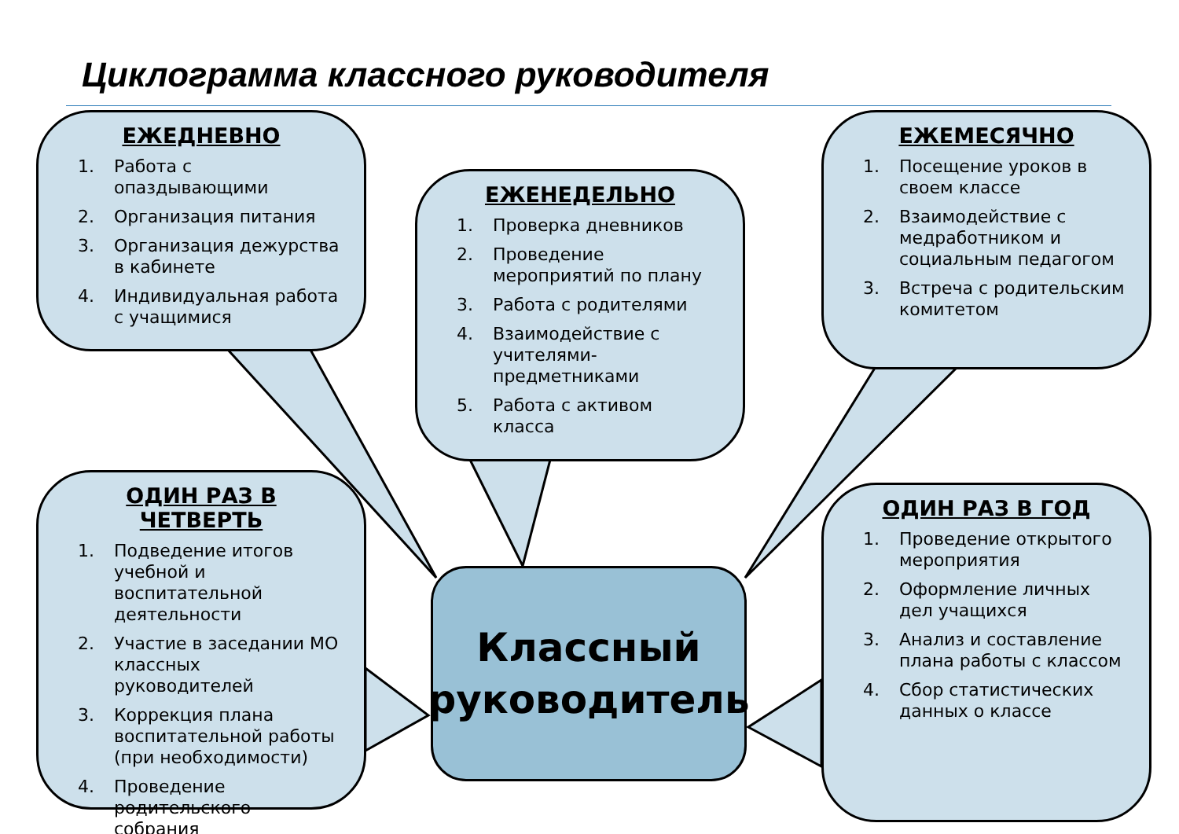Циклограмма классного руководителя
ЕЖЕДНЕВНО
1. Работа с опаздывающими
2. Организация питания
3. Организация дежурства в кабинете
4. Индивидуальная работа с учащимися
ЕЖЕНЕДЕЛЬНО
1. Проверка дневников
2. Проведение мероприятий по плану
3. Работа с родителями
4. Взаимодействие с учителями-предметниками
5. Работа с активом класса
ЕЖЕМЕСЯЧНО
1. Посещение уроков в своем классе
2. Взаимодействие с медработником и социальным педагогом
3. Встреча с родительским комитетом
ОДИН РАЗ В ЧЕТВЕРТЬ
1. Подведение итогов учебной и воспитательной деятельности
2. Участие в заседании МО классных руководителей
3. Коррекция плана воспитательной работы (при необходимости)
4. Проведение родительского собрания
ОДИН РАЗ В ГОД
1. Проведение открытого мероприятия
2. Оформление личных дел учащихся
3. Анализ и составление плана работы с классом
4. Сбор статистических данных о классе
Классный
руководитель